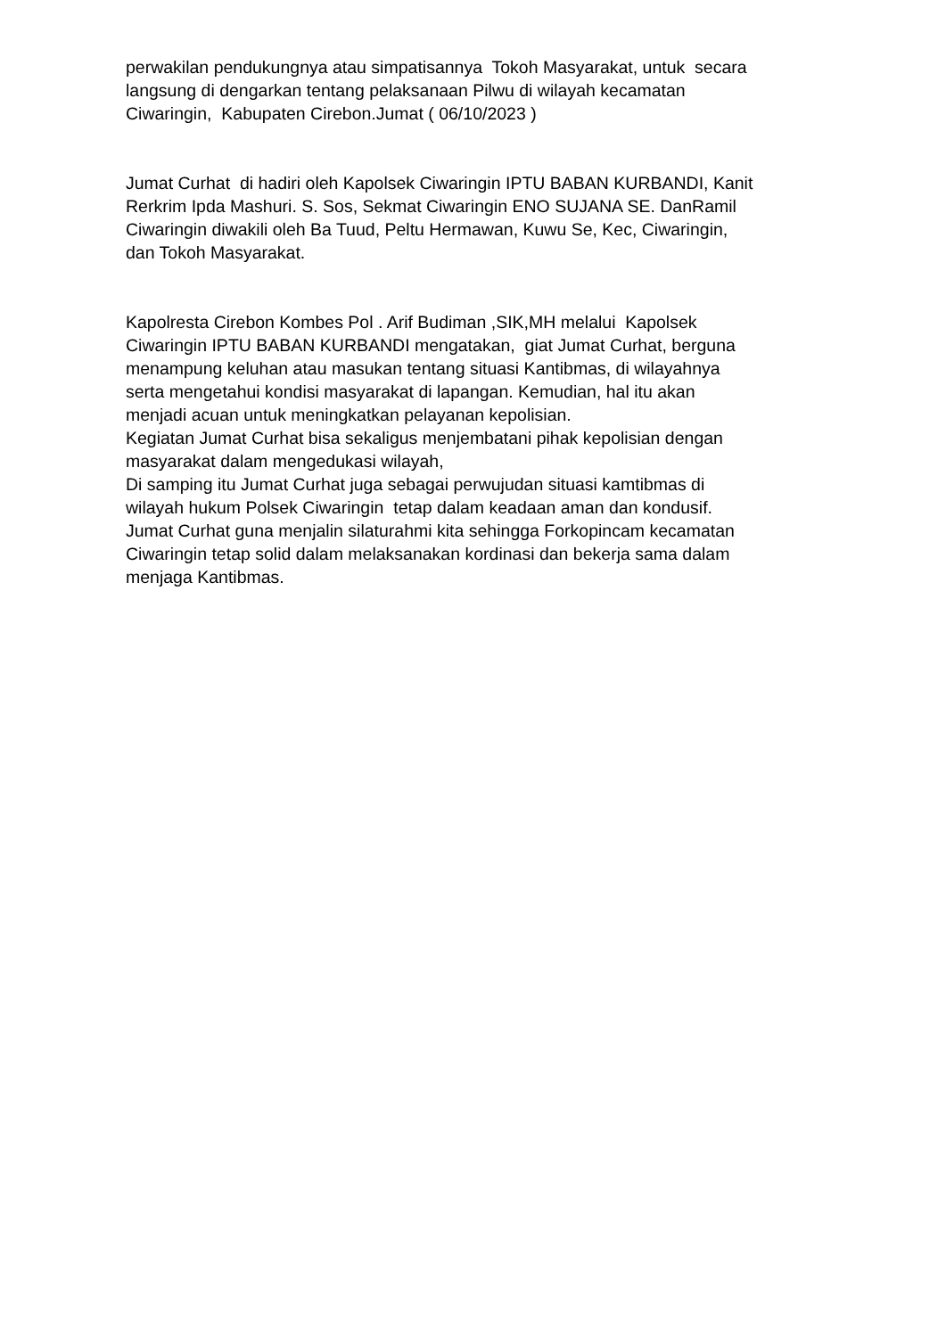perwakilan pendukungnya atau simpatisannya Tokoh Masyarakat, untuk secara
langsung di dengarkan tentang pelaksanaan Pilwu di wilayah kecamatan
Ciwaringin, Kabupaten Cirebon.Jumat ( 06/10/2023 )
Jumat Curhat di hadiri oleh Kapolsek Ciwaringin IPTU BABAN KURBANDI, Kanit
Rerkrim Ipda Mashuri. S. Sos, Sekmat Ciwaringin ENO SUJANA SE. DanRamil
Ciwaringin diwakili oleh Ba Tuud, Peltu Hermawan, Kuwu Se, Kec, Ciwaringin,
dan Tokoh Masyarakat.
Kapolresta Cirebon Kombes Pol . Arif Budiman ,SIK,MH melalui Kapolsek
Ciwaringin IPTU BABAN KURBANDI mengatakan, giat Jumat Curhat, berguna
menampung keluhan atau masukan tentang situasi Kantibmas, di wilayahnya
serta mengetahui kondisi masyarakat di lapangan. Kemudian, hal itu akan
menjadi acuan untuk meningkatkan pelayanan kepolisian.
Kegiatan Jumat Curhat bisa sekaligus menjembatani pihak kepolisian dengan
masyarakat dalam mengedukasi wilayah,
Di samping itu Jumat Curhat juga sebagai perwujudan situasi kamtibmas di
wilayah hukum Polsek Ciwaringin tetap dalam keadaan aman dan kondusif.
Jumat Curhat guna menjalin silaturahmi kita sehingga Forkopincam kecamatan
Ciwaringin tetap solid dalam melaksanakan kordinasi dan bekerja sama dalam
menjaga Kantibmas.